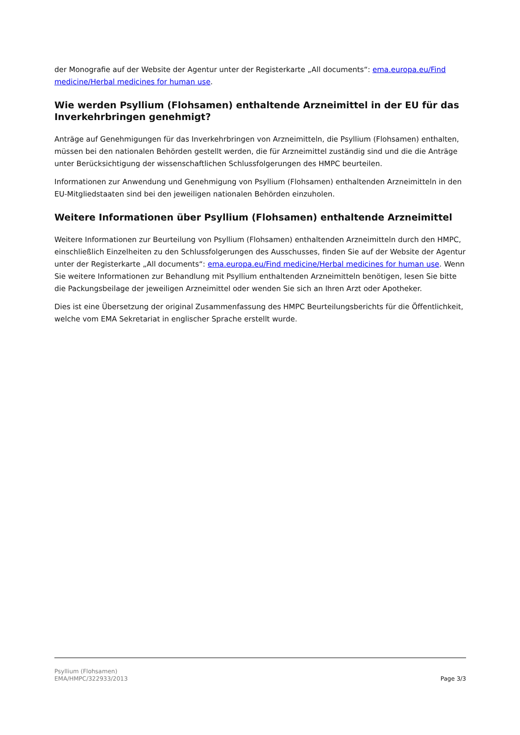der Monografie auf der Website der Agentur unter der Registerkarte „All documents“: ema.europa.eu/Find medicine/Herbal medicines for human use.
Wie werden Psyllium (Flohsamen) enthaltende Arzneimittel in der EU für das Inverkehrbringen genehmigt?
Anträge auf Genehmigungen für das Inverkehrbringen von Arzneimitteln, die Psyllium (Flohsamen) enthalten, müssen bei den nationalen Behörden gestellt werden, die für Arzneimittel zuständig sind und die die Anträge unter Berücksichtigung der wissenschaftlichen Schlussfolgerungen des HMPC beurteilen.
Informationen zur Anwendung und Genehmigung von Psyllium (Flohsamen) enthaltenden Arzneimitteln in den EU-Mitgliedstaaten sind bei den jeweiligen nationalen Behörden einzuholen.
Weitere Informationen über Psyllium (Flohsamen) enthaltende Arzneimittel
Weitere Informationen zur Beurteilung von Psyllium (Flohsamen) enthaltenden Arzneimitteln durch den HMPC, einschließlich Einzelheiten zu den Schlussfolgerungen des Ausschusses, finden Sie auf der Website der Agentur unter der Registerkarte „All documents“: ema.europa.eu/Find medicine/Herbal medicines for human use. Wenn Sie weitere Informationen zur Behandlung mit Psyllium enthaltenden Arzneimitteln benötigen, lesen Sie bitte die Packungsbeilage der jeweiligen Arzneimittel oder wenden Sie sich an Ihren Arzt oder Apotheker.
Dies ist eine Übersetzung der original Zusammenfassung des HMPC Beurteilungsberichts für die Öffentlichkeit, welche vom EMA Sekretariat in englischer Sprache erstellt wurde.
Psyllium (Flohsamen)
EMA/HMPC/322933/2013
Page 3/3